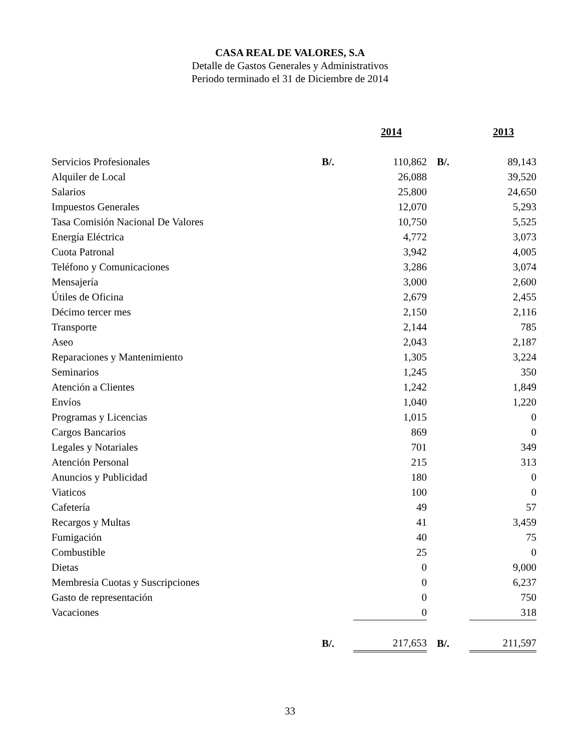CASA REAL DE VALORES, S.A
Detalle de Gastos Generales y Administrativos
Periodo terminado el 31 de Diciembre de 2014
| | | 2014 | | 2013 |
| --- | --- | --- | --- | --- |
| Servicios Profesionales | B/. | 110,862 | B/. | 89,143 |
| Alquiler de Local | | 26,088 | | 39,520 |
| Salarios | | 25,800 | | 24,650 |
| Impuestos Generales | | 12,070 | | 5,293 |
| Tasa Comisión Nacional De Valores | | 10,750 | | 5,525 |
| Energía Eléctrica | | 4,772 | | 3,073 |
| Cuota Patronal | | 3,942 | | 4,005 |
| Teléfono y Comunicaciones | | 3,286 | | 3,074 |
| Mensajería | | 3,000 | | 2,600 |
| Útiles de Oficina | | 2,679 | | 2,455 |
| Décimo tercer mes | | 2,150 | | 2,116 |
| Transporte | | 2,144 | | 785 |
| Aseo | | 2,043 | | 2,187 |
| Reparaciones y Mantenimiento | | 1,305 | | 3,224 |
| Seminarios | | 1,245 | | 350 |
| Atención a Clientes | | 1,242 | | 1,849 |
| Envíos | | 1,040 | | 1,220 |
| Programas y Licencias | | 1,015 | | 0 |
| Cargos Bancarios | | 869 | | 0 |
| Legales y Notariales | | 701 | | 349 |
| Atención Personal | | 215 | | 313 |
| Anuncios y Publicidad | | 180 | | 0 |
| Viaticos | | 100 | | 0 |
| Cafetería | | 49 | | 57 |
| Recargos y Multas | | 41 | | 3,459 |
| Fumigación | | 40 | | 75 |
| Combustible | | 25 | | 0 |
| Dietas | | 0 | | 9,000 |
| Membresía Cuotas y Suscripciones | | 0 | | 6,237 |
| Gasto de representación | | 0 | | 750 |
| Vacaciones | | 0 | | 318 |
| | B/. | 217,653 | B/. | 211,597 |
33